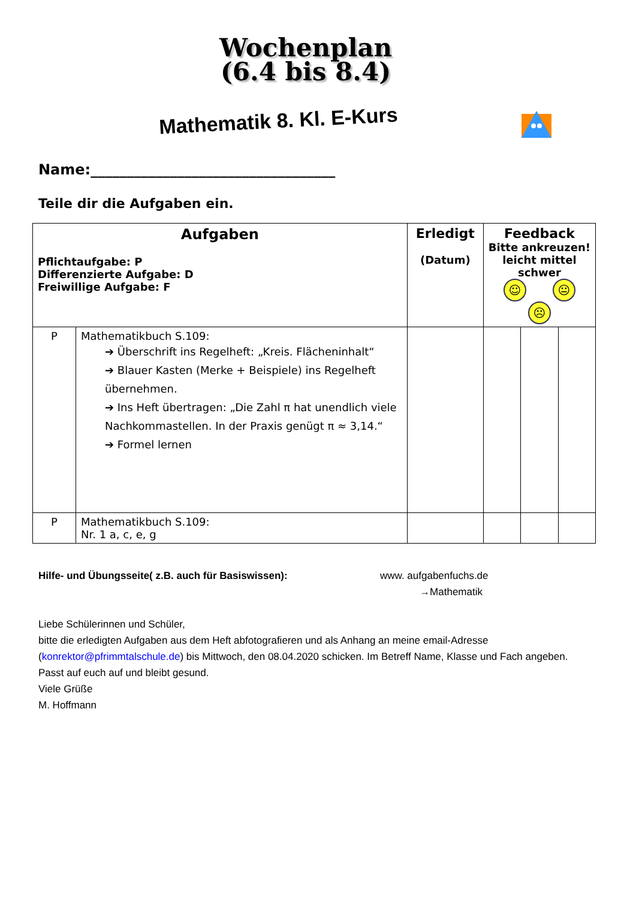Wochenplan
(6.4 bis 8.4)
Mathematik 8. Kl. E-Kurs
Name:__________________________________
Teile dir die Aufgaben ein.
| Aufgaben Pflichtaufgabe: P Differenzierte Aufgabe: D Freiwillige Aufgabe: F | | Erledigt (Datum) | Feedback Bitte ankreuzen! leicht mittel schwer ☺ 😐 ☹ | | |
| P | Mathematikbuch S.109: ➔ Überschrift ins Regelheft: „Kreis. Flächeninhalt“ ➔ Blauer Kasten (Merke + Beispiele) ins Regelheft übernehmen. ➔ Ins Heft übertragen: „Die Zahl π hat unendlich viele Nachkommastellen. In der Praxis genügt π ≈ 3,14.“ ➔ Formel lernen | | | | |
| P | Mathematikbuch S.109: Nr. 1 a, c, e, g | | | | |
Hilfe- und Übungsseite( z.B. auch für Basiswissen): www. aufgabenfuchs.de
→Mathematik
Liebe Schülerinnen und Schüler,
bitte die erledigten Aufgaben aus dem Heft abfotografieren und als Anhang an meine email-Adresse (konrektor@pfrimmtalschule.de) bis Mittwoch, den 08.04.2020 schicken. Im Betreff Name, Klasse und Fach angeben.
Passt auf euch auf und bleibt gesund.
Viele Grüße
M. Hoffmann